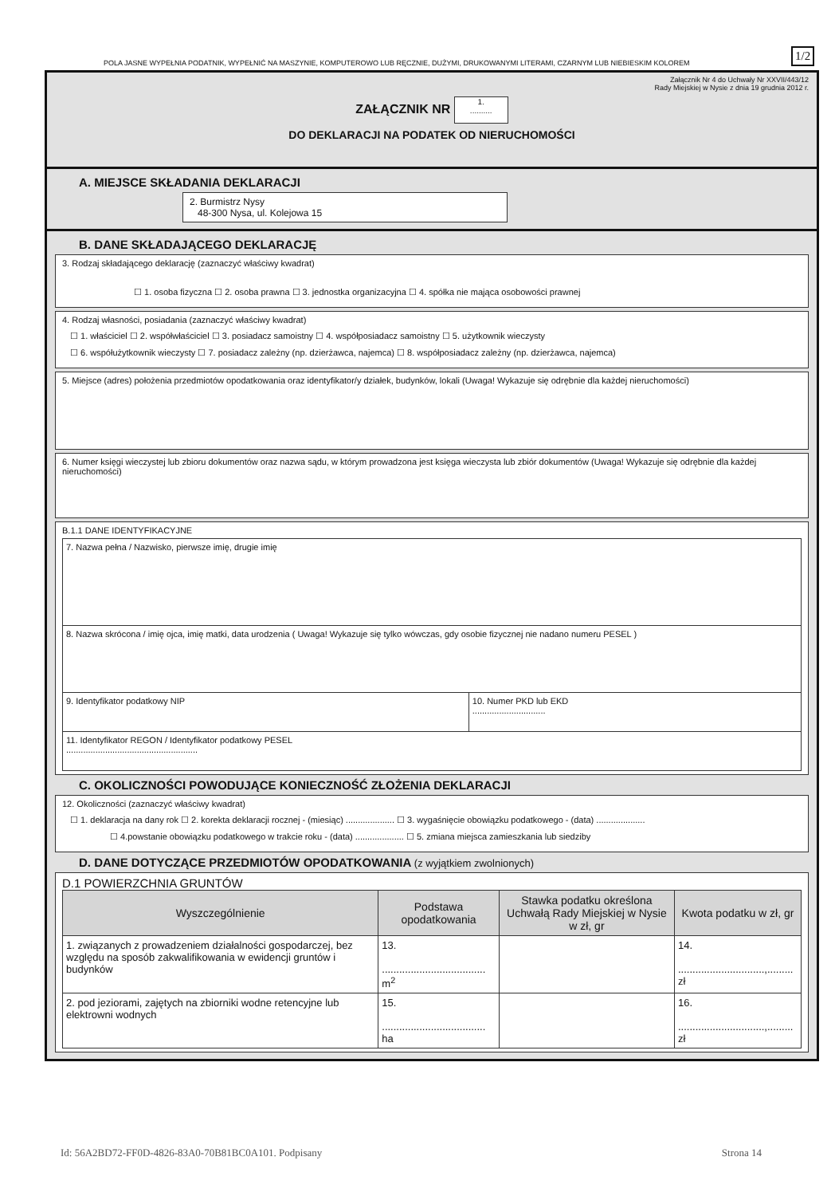POLA JASNE WYPEŁNIA PODATNIK, WYPEŁNIĆ NA MASZYNIE, KOMPUTEROWO LUB RĘCZNIE, DUŻYMI, DRUKOWANYMI LITERAMI, CZARNYM LUB NIEBIESKIM KOLOREM
1/2
Załącznik Nr 4 do Uchwały Nr XXVII/443/12
Rady Miejskiej w Nysie z dnia 19 grudnia 2012 r.
ZAŁĄCZNIK NR 1.
..........
DO DEKLARACJI NA PODATEK OD NIERUCHOMOŚCI
A. MIEJSCE SKŁADANIA DEKLARACJI
2. Burmistrz Nysy
48-300 Nysa, ul. Kolejowa 15
B. DANE SKŁADAJĄCEGO DEKLARACJĘ
3. Rodzaj składającego deklarację (zaznaczyć właściwy kwadrat)
☐ 1. osoba fizyczna ☐ 2. osoba prawna ☐ 3. jednostka organizacyjna ☐ 4. spółka nie mająca osobowości prawnej
4. Rodzaj własności, posiadania (zaznaczyć właściwy kwadrat)
☐ 1. właściciel ☐ 2. współwłaściciel ☐ 3. posiadacz samoistny ☐ 4. współposiadacz samoistny ☐ 5. użytkownik wieczysty
☐ 6. współużytkownik wieczysty ☐ 7. posiadacz zależny (np. dzierżawca, najemca) ☐ 8. współposiadacz zależny (np. dzierżawca, najemca)
5. Miejsce (adres) położenia przedmiotów opodatkowania oraz identyfikator/y działek, budynków, lokali (Uwaga! Wykazuje się odrębnie dla każdej nieruchomości)
6. Numer księgi wieczystej lub zbioru dokumentów oraz nazwa sądu, w którym prowadzona jest księga wieczysta lub zbiór dokumentów (Uwaga! Wykazuje się odrębnie dla każdej nieruchomości)
B.1.1 DANE IDENTYFIKACYJNE
| 7. Nazwa pełna / Nazwisko, pierwsze imię, drugie imię | |
| 8. Nazwa skrócona / imię ojca, imię matki, data urodzenia ( Uwaga! Wykazuje się tylko wówczas, gdy osobie fizycznej nie nadano numeru PESEL ) | |
| 9. Identyfikator podatkowy NIP | 10. Numer PKD lub EKD .............................. |
| 11. Identyfikator REGON / Identyfikator podatkowy PESEL ...................................................... | |
C. OKOLICZNOŚCI POWODUJĄCE KONIECZNOŚĆ ZŁOŻENIA DEKLARACJI
12. Okoliczności (zaznaczyć właściwy kwadrat)
☐ 1. deklaracja na dany rok ☐ 2. korekta deklaracji rocznej - (miesiąc) .................... ☐ 3. wygaśnięcie obowiązku podatkowego - (data) ....................
☐ 4.powstanie obowiązku podatkowego w trakcie roku - (data) .................... ☐ 5. zmiana miejsca zamieszkania lub siedziby
D. DANE DOTYCZĄCE PRZEDMIOTÓW OPODATKOWANIA (z wyjątkiem zwolnionych)
D.1 POWIERZCHNIA GRUNTÓW
| Wyszczególnienie | Podstawa opodatkowania | Stawka podatku określona Uchwałą Rady Miejskiej w Nysie w zł, gr | Kwota podatku w zł, gr |
| --- | --- | --- | --- |
| 1. związanych z prowadzeniem działalności gospodarczej, bez względu na sposób zakwalifikowania w ewidencji gruntów i budynków | 13. .................................... m<sup>2</sup> | | 14. ..............................,......... zł |
| 2. pod jeziorami, zajętych na zbiorniki wodne retencyjne lub elektrowni wodnych | 15. .................................... ha | | 16. ..............................,......... zł |
Id: 56A2BD72-FF0D-4826-83A0-70B81BC0A101. Podpisany Strona 14